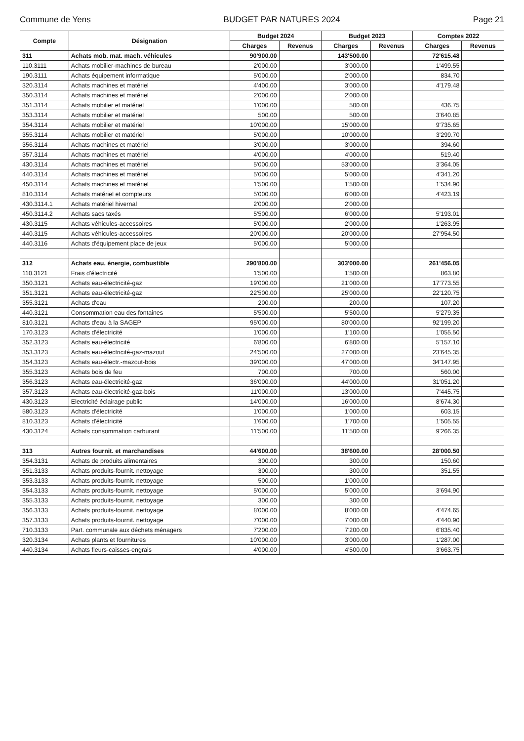Commune de Yens BUDGET PAR NATURES 2024 Page 21
| Compte | Désignation | Budget 2024 | | Budget 2023 | | Comptes 2022 | |
| --- | --- | --- | --- | --- | --- | --- | --- |
| | | Charges | Revenus | Charges | Revenus | Charges | Revenus |
| 311 | Achats mob. mat. mach. véhicules | 90'900.00 | | 143'500.00 | | 72'615.48 | |
| 110.3111 | Achats mobilier-machines de bureau | 2'000.00 | | 3'000.00 | | 1'499.55 | |
| 190.3111 | Achats équipement informatique | 5'000.00 | | 2'000.00 | | 834.70 | |
| 320.3114 | Achats machines et matériel | 4'400.00 | | 3'000.00 | | 4'179.48 | |
| 350.3114 | Achats machines et matériel | 2'000.00 | | 2'000.00 | | | |
| 351.3114 | Achats mobilier et matériel | 1'000.00 | | 500.00 | | 436.75 | |
| 353.3114 | Achats mobilier et matériel | 500.00 | | 500.00 | | 3'640.85 | |
| 354.3114 | Achats mobilier et matériel | 10'000.00 | | 15'000.00 | | 9'735.65 | |
| 355.3114 | Achats mobilier et matériel | 5'000.00 | | 10'000.00 | | 3'299.70 | |
| 356.3114 | Achats machines et matériel | 3'000.00 | | 3'000.00 | | 394.60 | |
| 357.3114 | Achats machines et matériel | 4'000.00 | | 4'000.00 | | 519.40 | |
| 430.3114 | Achats machines et matériel | 5'000.00 | | 53'000.00 | | 3'364.05 | |
| 440.3114 | Achats machines et matériel | 5'000.00 | | 5'000.00 | | 4'341.20 | |
| 450.3114 | Achats machines et matériel | 1'500.00 | | 1'500.00 | | 1'534.90 | |
| 810.3114 | Achats matériel et compteurs | 5'000.00 | | 6'000.00 | | 4'423.19 | |
| 430.3114.1 | Achats matériel hivernal | 2'000.00 | | 2'000.00 | | | |
| 450.3114.2 | Achats sacs taxés | 5'500.00 | | 6'000.00 | | 5'193.01 | |
| 430.3115 | Achats véhicules-accessoires | 5'000.00 | | 2'000.00 | | 1'263.95 | |
| 440.3115 | Achats véhicules-accessoires | 20'000.00 | | 20'000.00 | | 27'954.50 | |
| 440.3116 | Achats d'équipement place de jeux | 5'000.00 | | 5'000.00 | | | |
| 312 | Achats eau, énergie, combustible | 290'800.00 | | 303'000.00 | | 261'456.05 | |
| 110.3121 | Frais d'électricité | 1'500.00 | | 1'500.00 | | 863.80 | |
| 350.3121 | Achats eau-électricité-gaz | 19'000.00 | | 21'000.00 | | 17'773.55 | |
| 351.3121 | Achats eau-électricité-gaz | 22'500.00 | | 25'000.00 | | 22'120.75 | |
| 355.3121 | Achats d'eau | 200.00 | | 200.00 | | 107.20 | |
| 440.3121 | Consommation eau des fontaines | 5'500.00 | | 5'500.00 | | 5'279.35 | |
| 810.3121 | Achats d'eau à la SAGEP | 95'000.00 | | 80'000.00 | | 92'199.20 | |
| 170.3123 | Achats d'électricité | 1'000.00 | | 1'100.00 | | 1'055.50 | |
| 352.3123 | Achats eau-électricité | 6'800.00 | | 6'800.00 | | 5'157.10 | |
| 353.3123 | Achats eau-électricité-gaz-mazout | 24'500.00 | | 27'000.00 | | 23'645.35 | |
| 354.3123 | Achats eau-électr.-mazout-bois | 39'000.00 | | 47'000.00 | | 34'147.95 | |
| 355.3123 | Achats bois de feu | 700.00 | | 700.00 | | 560.00 | |
| 356.3123 | Achats eau-électricité-gaz | 36'000.00 | | 44'000.00 | | 31'051.20 | |
| 357.3123 | Achats eau-électricité-gaz-bois | 11'000.00 | | 13'000.00 | | 7'445.75 | |
| 430.3123 | Electricité éclairage public | 14'000.00 | | 16'000.00 | | 8'674.30 | |
| 580.3123 | Achats d'électricité | 1'000.00 | | 1'000.00 | | 603.15 | |
| 810.3123 | Achats d'électricité | 1'600.00 | | 1'700.00 | | 1'505.55 | |
| 430.3124 | Achats consommation carburant | 11'500.00 | | 11'500.00 | | 9'266.35 | |
| 313 | Autres fournit. et marchandises | 44'600.00 | | 38'600.00 | | 28'000.50 | |
| 354.3131 | Achats de produits alimentaires | 300.00 | | 300.00 | | 150.60 | |
| 351.3133 | Achats produits-fournit. nettoyage | 300.00 | | 300.00 | | 351.55 | |
| 353.3133 | Achats produits-fournit. nettoyage | 500.00 | | 1'000.00 | | | |
| 354.3133 | Achats produits-fournit. nettoyage | 5'000.00 | | 5'000.00 | | 3'694.90 | |
| 355.3133 | Achats produits-fournit. nettoyage | 300.00 | | 300.00 | | | |
| 356.3133 | Achats produits-fournit. nettoyage | 8'000.00 | | 8'000.00 | | 4'474.65 | |
| 357.3133 | Achats produits-fournit. nettoyage | 7'000.00 | | 7'000.00 | | 4'440.90 | |
| 710.3133 | Part. communale aux déchets ménagers | 7'200.00 | | 7'200.00 | | 6'835.40 | |
| 320.3134 | Achats plants et fournitures | 10'000.00 | | 3'000.00 | | 1'287.00 | |
| 440.3134 | Achats fleurs-caisses-engrais | 4'000.00 | | 4'500.00 | | 3'663.75 | |